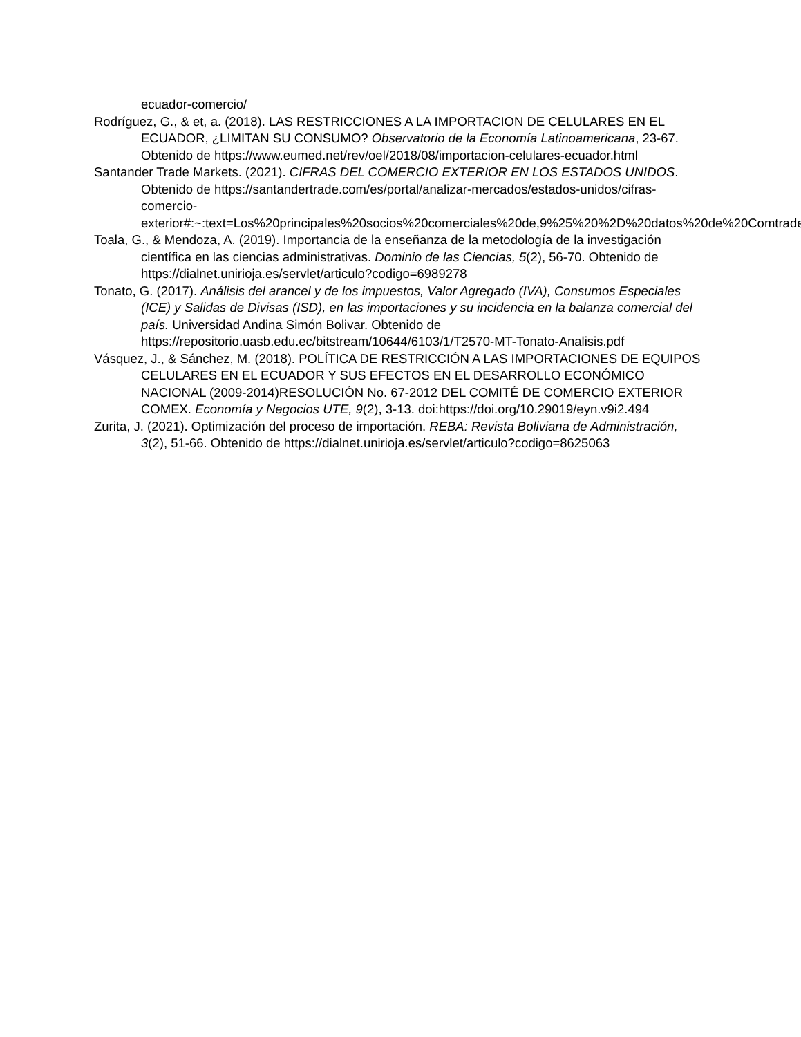ecuador-comercio/
Rodríguez, G., & et, a. (2018). LAS RESTRICCIONES A LA IMPORTACION DE CELULARES EN EL ECUADOR, ¿LIMITAN SU CONSUMO? Observatorio de la Economía Latinoamericana, 23-67. Obtenido de https://www.eumed.net/rev/oel/2018/08/importacion-celulares-ecuador.html
Santander Trade Markets. (2021). CIFRAS DEL COMERCIO EXTERIOR EN LOS ESTADOS UNIDOS. Obtenido de https://santandertrade.com/es/portal/analizar-mercados/estados-unidos/cifras-comercio-exterior#:~:text=Los%20principales%20socios%20comerciales%20de,9%25%20%2D%20datos%20de%20Comtrade)
Toala, G., & Mendoza, A. (2019). Importancia de la enseñanza de la metodología de la investigación científica en las ciencias administrativas. Dominio de las Ciencias, 5(2), 56-70. Obtenido de https://dialnet.unirioja.es/servlet/articulo?codigo=6989278
Tonato, G. (2017). Análisis del arancel y de los impuestos, Valor Agregado (IVA), Consumos Especiales (ICE) y Salidas de Divisas (ISD), en las importaciones y su incidencia en la balanza comercial del país. Universidad Andina Simón Bolivar. Obtenido de https://repositorio.uasb.edu.ec/bitstream/10644/6103/1/T2570-MT-Tonato-Analisis.pdf
Vásquez, J., & Sánchez, M. (2018). POLÍTICA DE RESTRICCIÓN A LAS IMPORTACIONES DE EQUIPOS CELULARES EN EL ECUADOR Y SUS EFECTOS EN EL DESARROLLO ECONÓMICO NACIONAL (2009-2014)RESOLUCIÓN No. 67-2012 DEL COMITÉ DE COMERCIO EXTERIOR COMEX. Economía y Negocios UTE, 9(2), 3-13. doi:https://doi.org/10.29019/eyn.v9i2.494
Zurita, J. (2021). Optimización del proceso de importación. REBA: Revista Boliviana de Administración, 3(2), 51-66. Obtenido de https://dialnet.unirioja.es/servlet/articulo?codigo=8625063